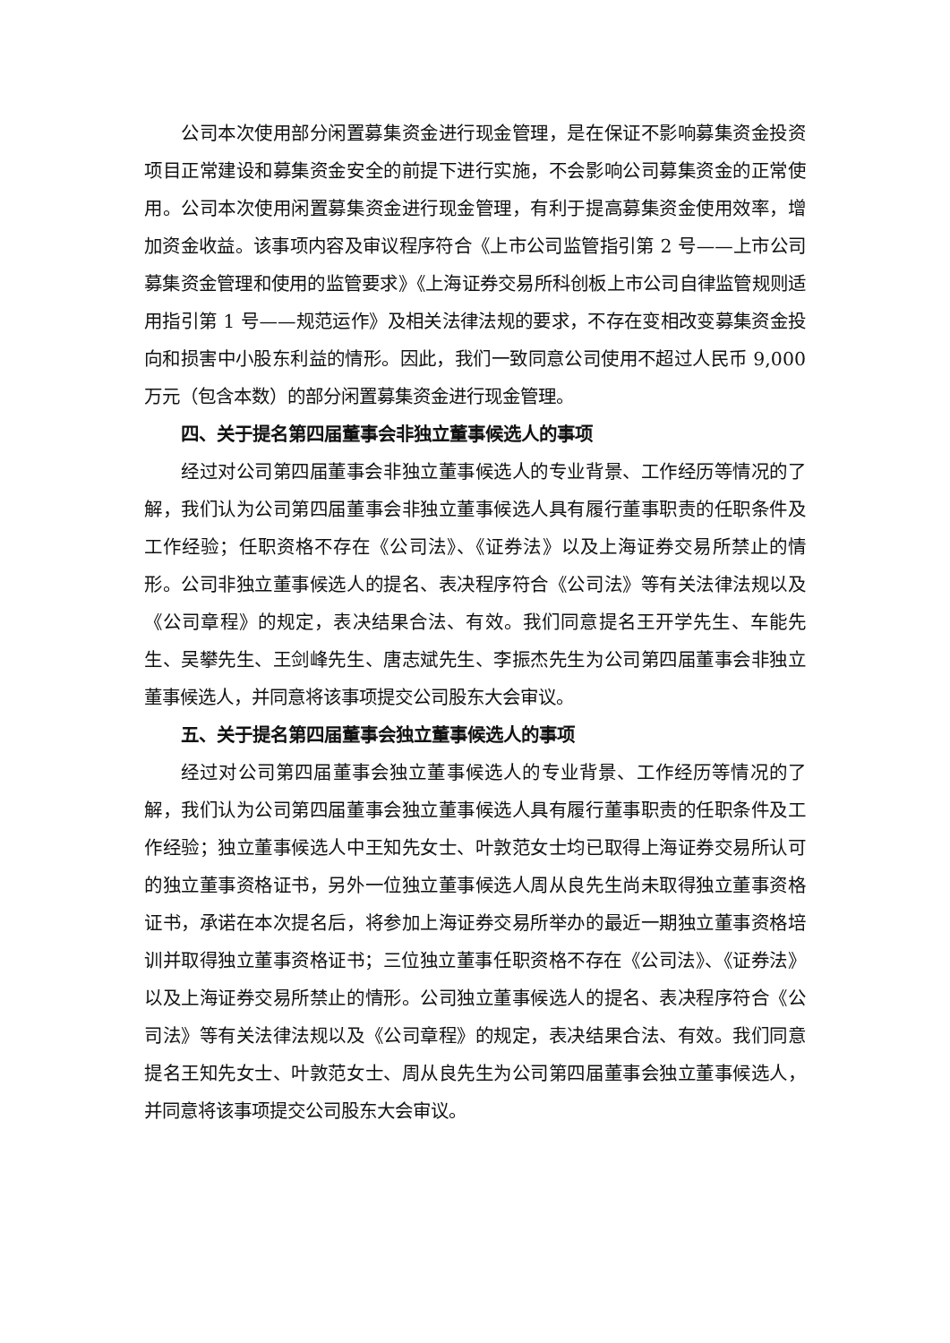公司本次使用部分闲置募集资金进行现金管理，是在保证不影响募集资金投资项目正常建设和募集资金安全的前提下进行实施，不会影响公司募集资金的正常使用。公司本次使用闲置募集资金进行现金管理，有利于提高募集资金使用效率，增加资金收益。该事项内容及审议程序符合《上市公司监管指引第 2 号——上市公司募集资金管理和使用的监管要求》《上海证券交易所科创板上市公司自律监管规则适用指引第 1 号——规范运作》及相关法律法规的要求，不存在变相改变募集资金投向和损害中小股东利益的情形。因此，我们一致同意公司使用不超过人民币 9,000 万元（包含本数）的部分闲置募集资金进行现金管理。
四、关于提名第四届董事会非独立董事候选人的事项
经过对公司第四届董事会非独立董事候选人的专业背景、工作经历等情况的了解，我们认为公司第四届董事会非独立董事候选人具有履行董事职责的任职条件及工作经验；任职资格不存在《公司法》、《证券法》以及上海证券交易所禁止的情形。公司非独立董事候选人的提名、表决程序符合《公司法》等有关法律法规以及《公司章程》的规定，表决结果合法、有效。我们同意提名王开学先生、车能先生、吴攀先生、王剑峰先生、唐志斌先生、李振杰先生为公司第四届董事会非独立董事候选人，并同意将该事项提交公司股东大会审议。
五、关于提名第四届董事会独立董事候选人的事项
经过对公司第四届董事会独立董事候选人的专业背景、工作经历等情况的了解，我们认为公司第四届董事会独立董事候选人具有履行董事职责的任职条件及工作经验；独立董事候选人中王知先女士、叶敦范女士均已取得上海证券交易所认可的独立董事资格证书，另外一位独立董事候选人周从良先生尚未取得独立董事资格证书，承诺在本次提名后，将参加上海证券交易所举办的最近一期独立董事资格培训并取得独立董事资格证书；三位独立董事任职资格不存在《公司法》、《证券法》以及上海证券交易所禁止的情形。公司独立董事候选人的提名、表决程序符合《公司法》等有关法律法规以及《公司章程》的规定，表决结果合法、有效。我们同意提名王知先女士、叶敦范女士、周从良先生为公司第四届董事会独立董事候选人，并同意将该事项提交公司股东大会审议。